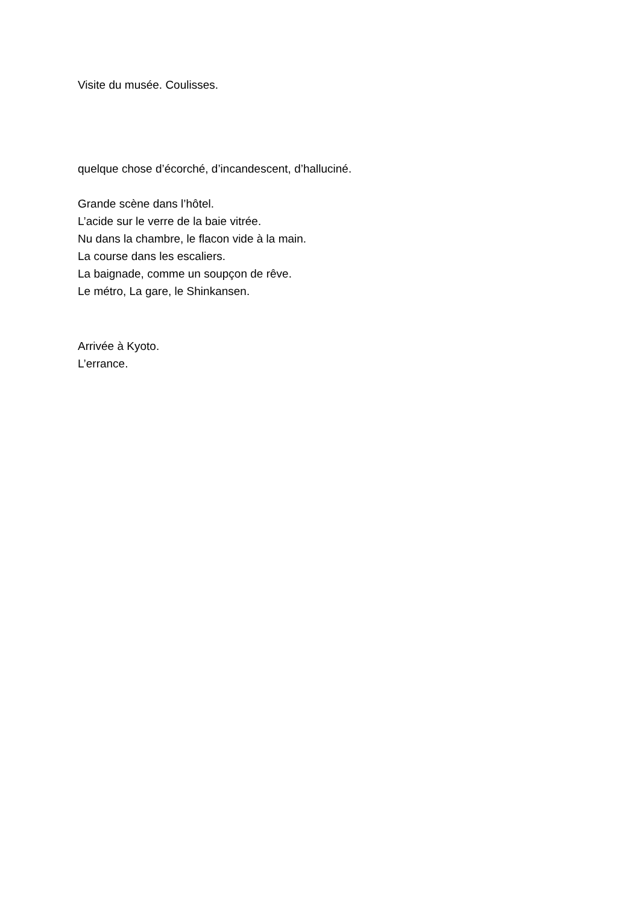Visite du musée. Coulisses.
quelque chose d’écorché, d’incandescent, d’halluciné.
Grande scène dans l’hôtel.
L’acide sur le verre de la baie vitrée.
Nu dans la chambre, le flacon vide à la main.
La course dans les escaliers.
La baignade, comme un soupçon de rêve.
Le métro, La gare, le Shinkansen.
Arrivée à Kyoto.
L’errance.